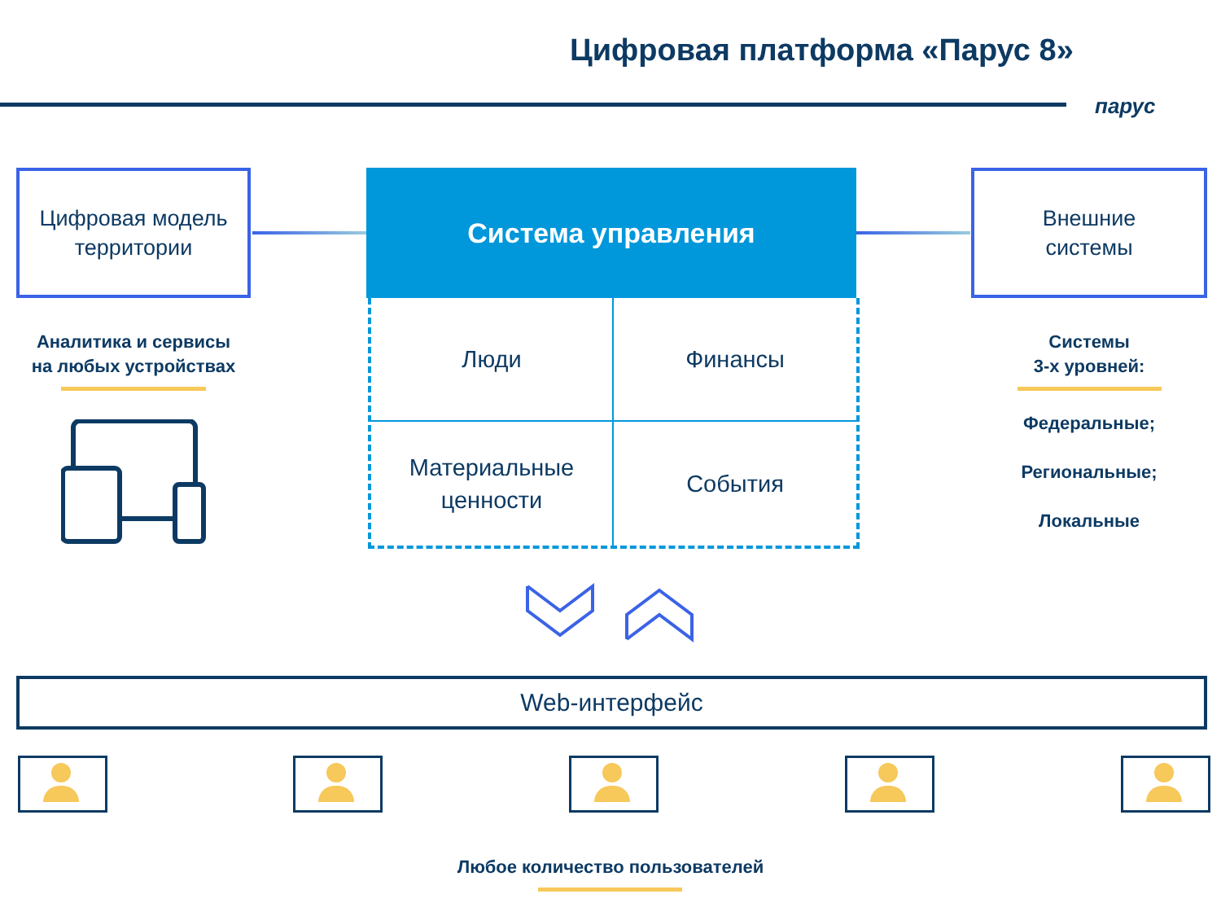Цифровая платформа «Парус 8»
парус
Цифровая модель
территории
Система управления
Внешние
системы
Люди
Финансы
Материальные
ценности
События
Аналитика и сервисы
на любых устройствах
Системы
3-х уровней:
Федеральные;
Региональные;
Локальные
Web-интерфейс
Любое количество пользователей